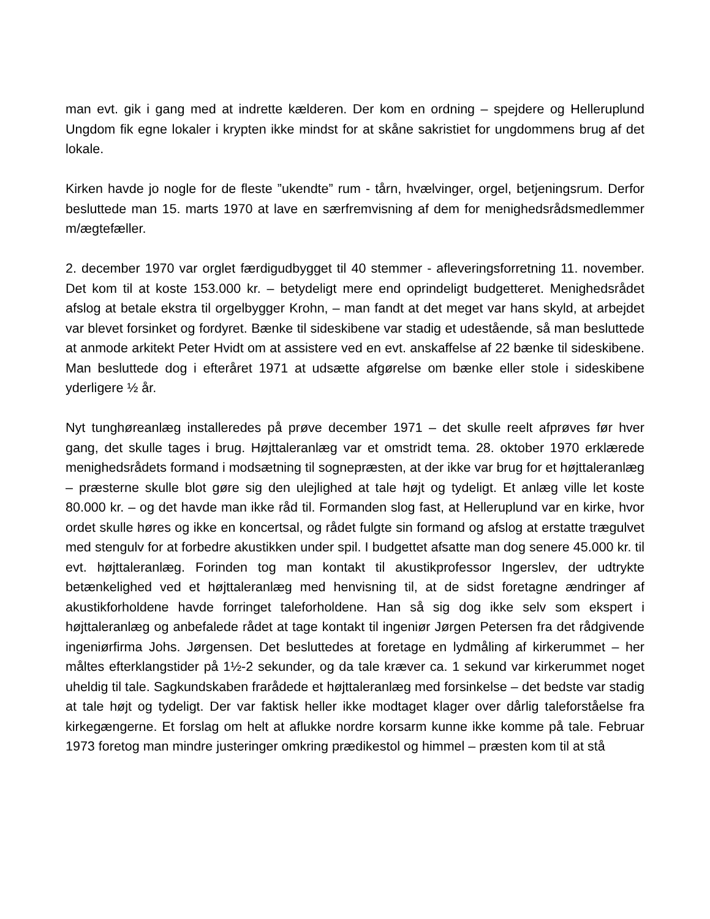man evt. gik i gang med at indrette kælderen. Der kom en ordning – spejdere og Helleruplund Ungdom fik egne lokaler i krypten ikke mindst for at skåne sakristiet for ungdommens brug af det lokale.
Kirken havde jo nogle for de fleste ”ukendte” rum - tårn, hvælvinger, orgel, betjeningsrum. Derfor besluttede man 15. marts 1970 at lave en særfremvisning af dem for menighedsrådsmedlemmer m/ægtefæller.
2. december 1970 var orglet færdigudbygget til 40 stemmer - afleveringsforretning 11. november. Det kom til at koste 153.000 kr. – betydeligt mere end oprindeligt budgetteret. Menighedsrådet afslog at betale ekstra til orgelbygger Krohn, – man fandt at det meget var hans skyld, at arbejdet var blevet forsinket og fordyret. Bænke til sideskibene var stadig et udestående, så man besluttede at anmode arkitekt Peter Hvidt om at assistere ved en evt. anskaffelse af 22 bænke til sideskibene. Man besluttede dog i efteråret 1971 at udsætte afgørelse om bænke eller stole i sideskibene yderligere ½ år.
Nyt tunghøreanlæg installeredes på prøve december 1971 – det skulle reelt afprøves før hver gang, det skulle tages i brug. Højttaleranlæg var et omstridt tema. 28. oktober 1970 erklærede menighedsrådets formand i modsætning til sognepræsten, at der ikke var brug for et højttaleranlæg – præsterne skulle blot gøre sig den ulejlighed at tale højt og tydeligt. Et anlæg ville let koste 80.000 kr. – og det havde man ikke råd til. Formanden slog fast, at Helleruplund var en kirke, hvor ordet skulle høres og ikke en koncertsal, og rådet fulgte sin formand og afslog at erstatte trægulvet med stengulv for at forbedre akustikken under spil. I budgettet afsatte man dog senere 45.000 kr. til evt. højttaleranlæg. Forinden tog man kontakt til akustikprofessor Ingerslev, der udtrykte betænkelighed ved et højttaleranlæg med henvisning til, at de sidst foretagne ændringer af akustikforholdene havde forringet taleforholdene. Han så sig dog ikke selv som ekspert i højttaleranlæg og anbefalede rådet at tage kontakt til ingeniør Jørgen Petersen fra det rådgivende ingeniørfirma Johs. Jørgensen. Det besluttedes at foretage en lydmåling af kirkerummet – her måltes efterklangstider på 1½-2 sekunder, og da tale kræver ca. 1 sekund var kirkerummet noget uheldig til tale. Sagkundskaben frarådede et højttaleranlæg med forsinkelse – det bedste var stadig at tale højt og tydeligt. Der var faktisk heller ikke modtaget klager over dårlig taleforståelse fra kirkegængerne. Et forslag om helt at aflukke nordre korsarm kunne ikke komme på tale. Februar 1973 foretog man mindre justeringer omkring prædikestol og himmel – præsten kom til at stå